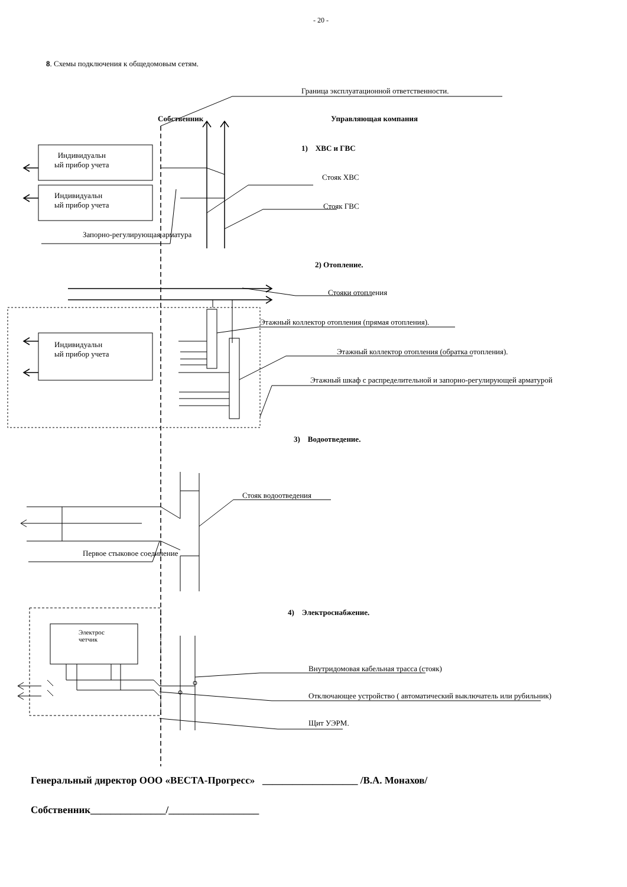- 20 -
8. Схемы подключения к общедомовым сетям.
Граница эксплуатационной ответственности.
Собственник Управляющая компания
1) ХВС и ГВС
Индивидуальн
ый прибор учета
Индивидуальн
ый прибор учета
Стояк ХВС
Стояк ГВС
Запорно-регулирующая арматура
2) Отопление.
Стояки отопления
Этажный коллектор отопления (прямая отопления).
Индивидуальн
ый прибор учета
Этажный коллектор отопления (обратка отопления).
Этажный шкаф с распределительной и запорно-регулирующей арматурой
3) Водоотведение.
Стояк водоотведения
Первое стыковое соединение
4) Электроснабжение.
Электрос
четчик
Внутридомовая кабельная трасса (стояк)
Отключающее устройство ( автоматический выключатель или рубильник)
Щит УЭРМ.
Генеральный директор ООО «ВЕСТА-Прогресс» ___________________ /В.А. Монахов/
Собственник_______________/__________________